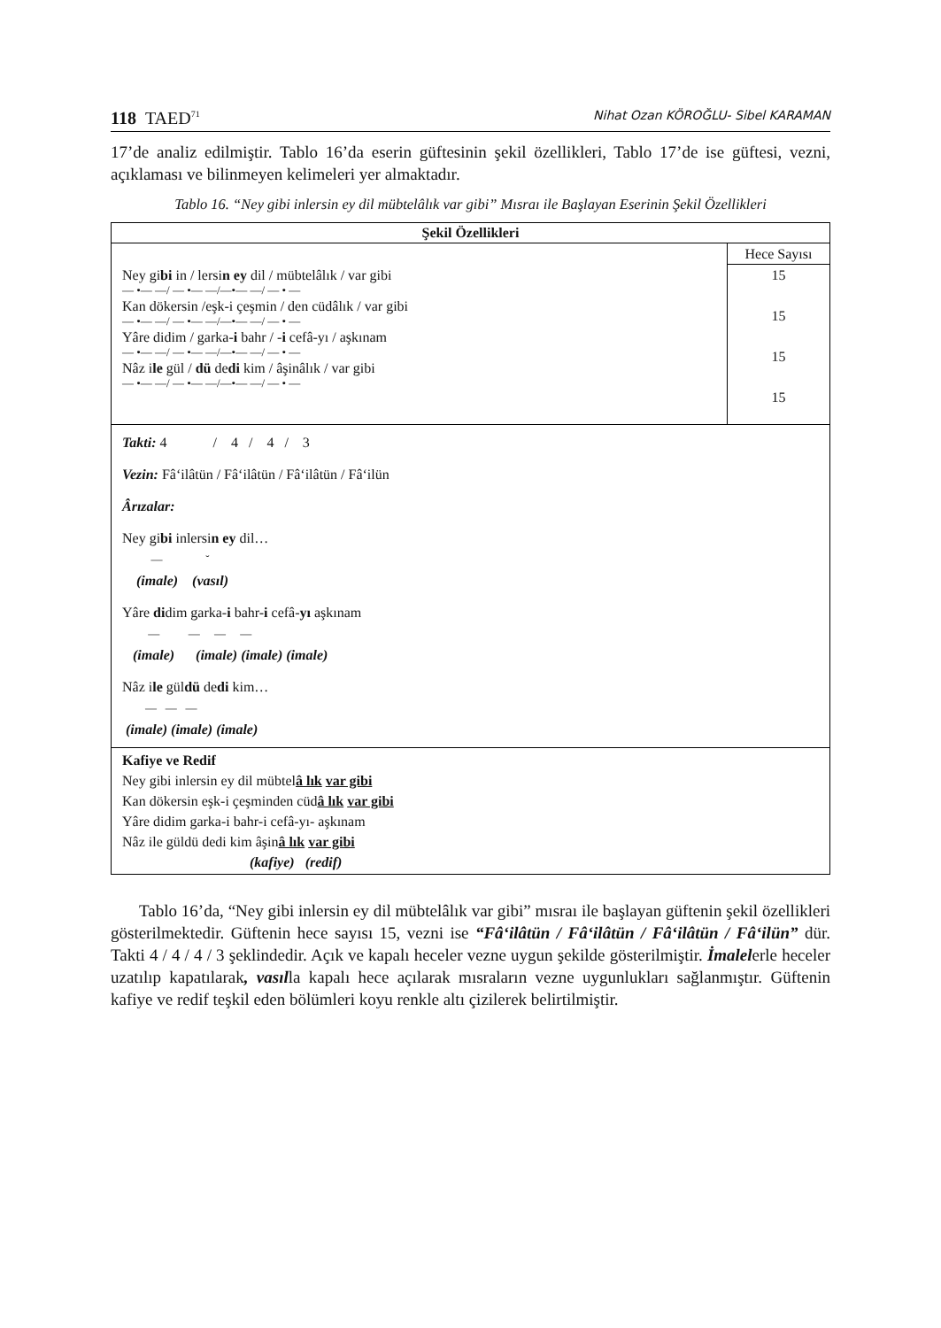118 TAED<sup>71</sup> Nihat Ozan KÖROĞLU- Sibel KARAMAN
17’de analiz edilmiştir. Tablo 16’da eserin güftesinin şekil özellikleri, Tablo 17’de ise güftesi, vezni, açıklaması ve bilinmeyen kelimeleri yer almaktadır.
Tablo 16. “Ney gibi inlersin ey dil mübtelâlık var gibi” Mısraı ile Başlayan Eserinin Şekil Özellikleri
| Şekil Özellikleri | |
| --- | --- |
| Ney gi bi in / lersi n ey dil / mübtelâlık / var gibi — •— —/ — •— —/—•— —/ — • — Kan dökersin /eşk-i çeşmin / den cüdâlık / var gibi — •— —/ — •— —/—•— —/ — • — Yâre didim / garka- i bahr / - i cefâ-yı / aşkınam — •— —/ — •— —/—•— —/ — • — Nâz i le gül / dü de di kim / âşinâlık / var gibi — •— —/ — •— —/—•— —/ — • — | Hece Sayısı 15 15 15 15 |
| Takti: 4 / 4 / 4 / 3 Vezin: Fâ‘ilâtün / Fâ‘ilâtün / Fâ‘ilâtün / Fâ‘ilün Ârızalar: Ney gi bi inlersi n ey dil… — ˘ (imale) (vasıl) Yâre di dim garka- i bahr- i cefâ- yı aşkınam — — — — (imale) (imale) (imale) (imale) Nâz i le gül dü de di kim… — — — (imale) (imale) (imale) | |
| Kafiye ve Redif Ney gibi inlersin ey dil mübtel â lık var gibi Kan dökersin eşk-i çeşminden cüd â lık var gibi Yâre didim garka-i bahr-i cefâ-yı- aşkınam Nâz ile güldü dedi kim âşin â lık var gibi (kafiye) (redif) | |
Tablo 16’da, “Ney gibi inlersin ey dil mübtelâlık var gibi” mısraı ile başlayan güftenin şekil özellikleri gösterilmektedir. Güftenin hece sayısı 15, vezni ise “Fâ‘ilâtün / Fâ‘ilâtün / Fâ‘ilâtün / Fâ‘ilün” dür. Takti 4 / 4 / 4 / 3 şeklindedir. Açık ve kapalı heceler vezne uygun şekilde gösterilmiştir. İmalelerle heceler uzatılıp kapatılarak, vasılla kapalı hece açılarak mısraların vezne uygunlukları sağlanmıştır. Güftenin kafiye ve redif teşkil eden bölümleri koyu renkle altı çizilerek belirtilmiştir.